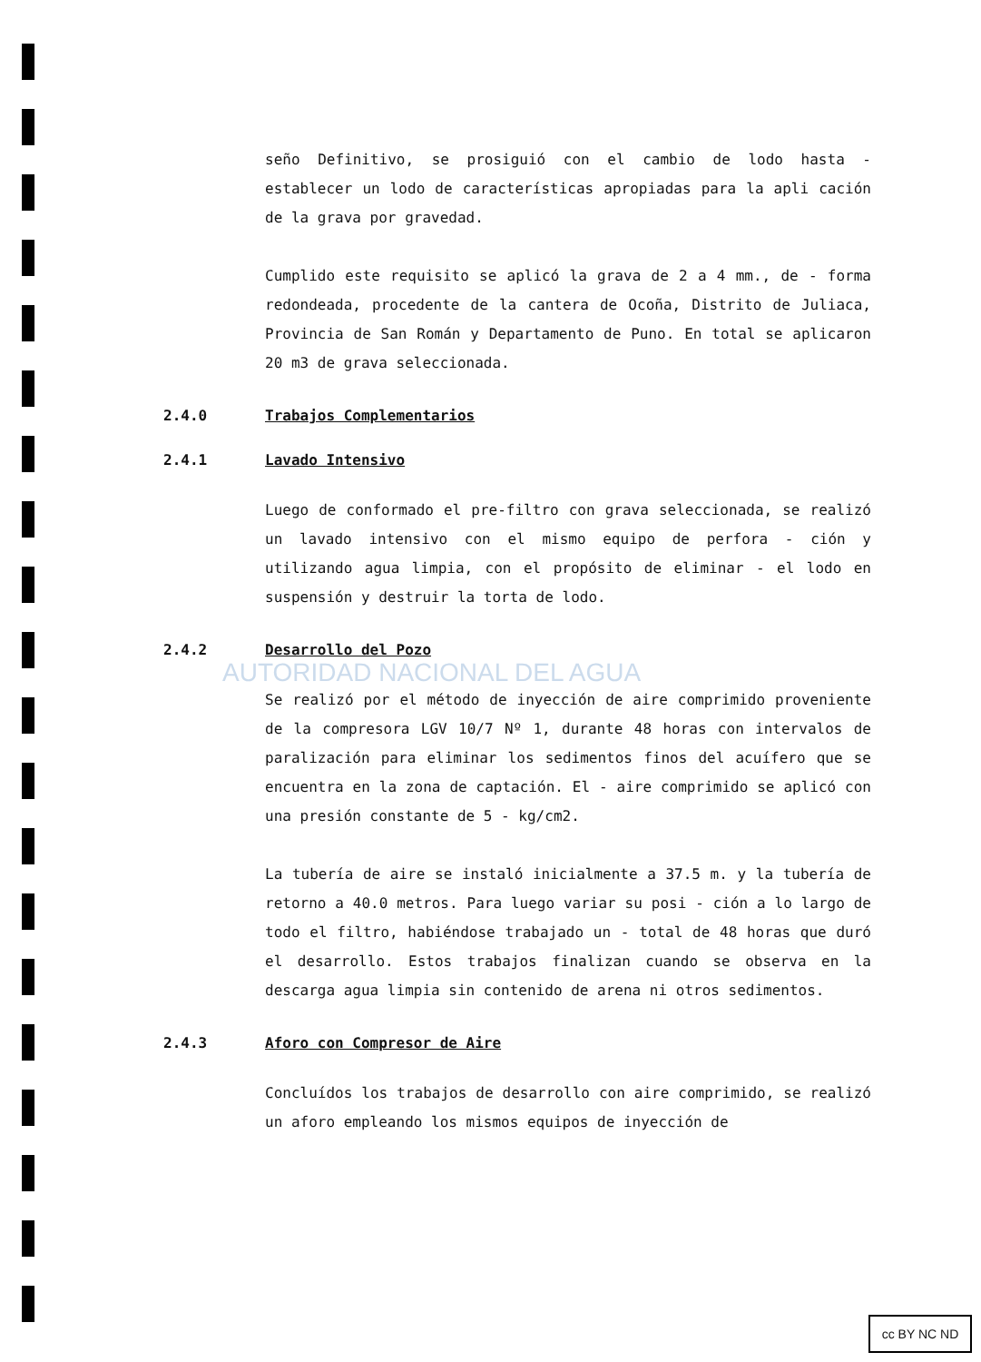AUTORIDAD NACIONAL DEL AGUA
seño Definitivo, se prosiguió con el cambio de lodo hasta - establecer un lodo de características apropiadas para la apli cación de la grava por gravedad.
Cumplido este requisito se aplicó la grava de 2 a 4 mm., de - forma redondeada, procedente de la cantera de Ocoña, Distrito de Juliaca, Provincia de San Román y Departamento de Puno. En total se aplicaron 20 m3 de grava seleccionada.
2.4.0 Trabajos Complementarios
2.4.1 Lavado Intensivo
Luego de conformado el pre-filtro con grava seleccionada, se realizó un lavado intensivo con el mismo equipo de perfora - ción y utilizando agua limpia, con el propósito de eliminar - el lodo en suspensión y destruir la torta de lodo.
2.4.2 Desarrollo del Pozo
Se realizó por el método de inyección de aire comprimido proveniente de la compresora LGV 10/7 Nº 1, durante 48 horas con intervalos de paralización para eliminar los sedimentos finos del acuífero que se encuentra en la zona de captación. El - aire comprimido se aplicó con una presión constante de 5 - kg/cm2.
La tubería de aire se instaló inicialmente a 37.5 m. y la tubería de retorno a 40.0 metros. Para luego variar su posi - ción a lo largo de todo el filtro, habiéndose trabajado un - total de 48 horas que duró el desarrollo. Estos trabajos finalizan cuando se observa en la descarga agua limpia sin contenido de arena ni otros sedimentos.
2.4.3 Aforo con Compresor de Aire
Concluídos los trabajos de desarrollo con aire comprimido, se realizó un aforo empleando los mismos equipos de inyección de
cc BY NC ND